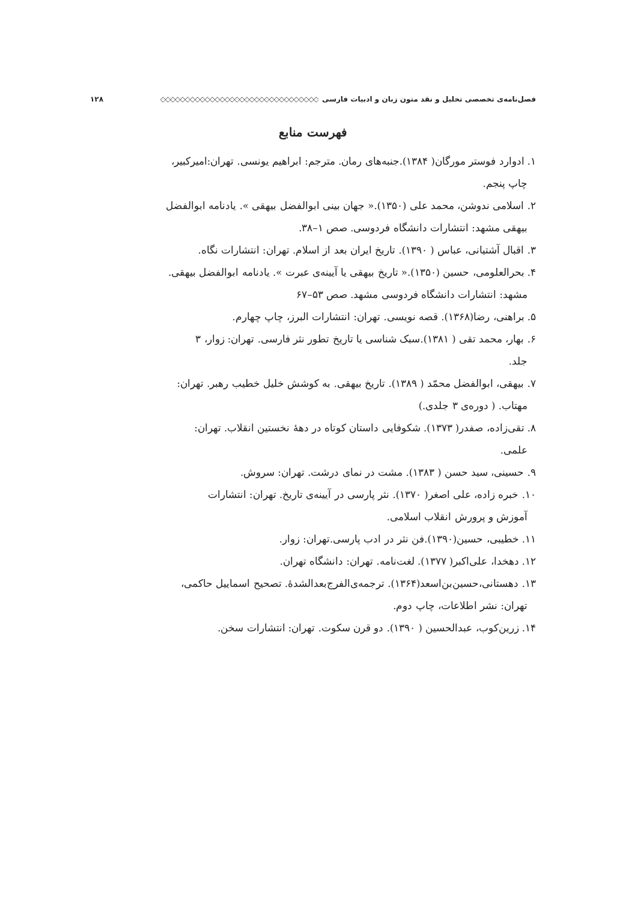فصل‌نامه‌ی تخصصی تحلیل و نقد متون زبان و ادبیات فارسی ◇◇◇◇◇◇◇◇◇◇◇◇◇◇◇◇◇◇◇◇◇◇◇◇◇◇◇◇◇◇◇◇ ۱۲۸
فهرست منابع
۱. ادوارد فوستر مورگان( ۱۳۸۴).جنبه‌های رمان. مترجم: ابراهیم یونسی. تهران:امیرکبیر،
چاپ پنجم.
۲. اسلامی ندوشن، محمد علی (۱۳۵۰).« جهان بینی ابوالفضل بیهقی ». یادنامه ابوالفضل
بیهقی مشهد: انتشارات دانشگاه فردوسی. صص ۱–۳۸.
۳. اقبال آشتیانی، عباس ( ۱۳۹۰). تاریخ ایران بعد از اسلام. تهران: انتشارات نگاه.
۴. بحرالعلومی، حسین (۱۳۵۰).« تاریخ بیهقی یا آیینه‌ی عبرت ». یادنامه ابوالفضل بیهقی.
مشهد: انتشارات دانشگاه فردوسی مشهد. صص ۵۳–۶۷
۵. براهنی، رضا(۱۳۶۸). قصه نویسی. تهران: انتشارات البرز، چاپ چهارم.
۶. بهار، محمد تقی ( ۱۳۸۱).سبک شناسی یا تاریخ تطور نثر فارسی. تهران: زوار، ۳
جلد.
۷. بیهقی، ابوالفضل محمّد ( ۱۳۸۹). تاریخ بیهقی. به کوشش خلیل خطیب رهبر. تهران:
مهتاب. ( دوره‌ی ۳ جلدی.)
۸. تقی‌زاده، صفدر( ۱۳۷۳). شکوفایی داستان کوتاه در دههٔ نخستین انقلاب. تهران:
علمی.
۹. حسینی، سید حسن ( ۱۳۸۳). مشت در نمای درشت. تهران: سروش.
۱۰. خبره زاده، علی اصغر( ۱۳۷۰). نثر پارسی در آیینه‌ی تاریخ. تهران: انتشارات
آموزش و پرورش انقلاب اسلامی.
۱۱. خطیبی، حسین(۱۳۹۰).فن نثر در ادب پارسی.تهران: زوار.
۱۲. دهخدا، علی‌اکبر( ۱۳۷۷). لغت‌نامه. تهران: دانشگاه تهران.
۱۳. دهستانی،حسین‌بن‌اسعد(۱۳۶۴). ترجمه‌ی‌الفرج‌بعدالشدهٔ. تصحیح اسماییل حاکمی،
تهران: نشر اطلاعات، چاپ دوم.
۱۴. زرین‌کوب، عبدالحسین ( ۱۳۹۰). دو قرن سکوت. تهران: انتشارات سخن.